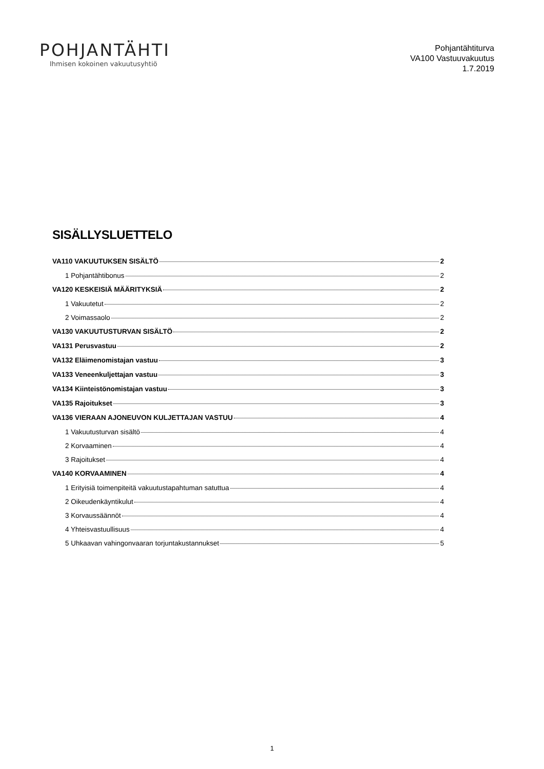POHJANTÄHTI
Ihmisen kokoinen vakuutusyhtiö
Pohjantähtiturva
VA100 Vastuuvakuutus
1.7.2019
SISÄLLYSLUETTELO
VA110 VAKUUTUKSEN SISÄLTÖ 2
1 Pohjantähtibonus 2
VA120 KESKEISIÄ MÄÄRITYKSIÄ 2
1 Vakuutetut 2
2 Voimassaolo 2
VA130 VAKUUTUSTURVAN SISÄLTÖ 2
VA131 Perusvastuu 2
VA132 Eläimenomistajan vastuu 3
VA133 Veneenkuljettajan vastuu 3
VA134 Kiinteistönomistajan vastuu 3
VA135 Rajoitukset 3
VA136 VIERAAN AJONEUVON KULJETTAJAN VASTUU 4
1 Vakuutusturvan sisältö 4
2 Korvaaminen 4
3 Rajoitukset 4
VA140 KORVAAMINEN 4
1 Erityisiä toimenpiteitä vakuutustapahtuman satuttua 4
2 Oikeudenkäyntikulut 4
3 Korvaussäännöt 4
4 Yhteisvastuullisuus 4
5 Uhkaavan vahingonvaaran torjuntakustannukset 5
1